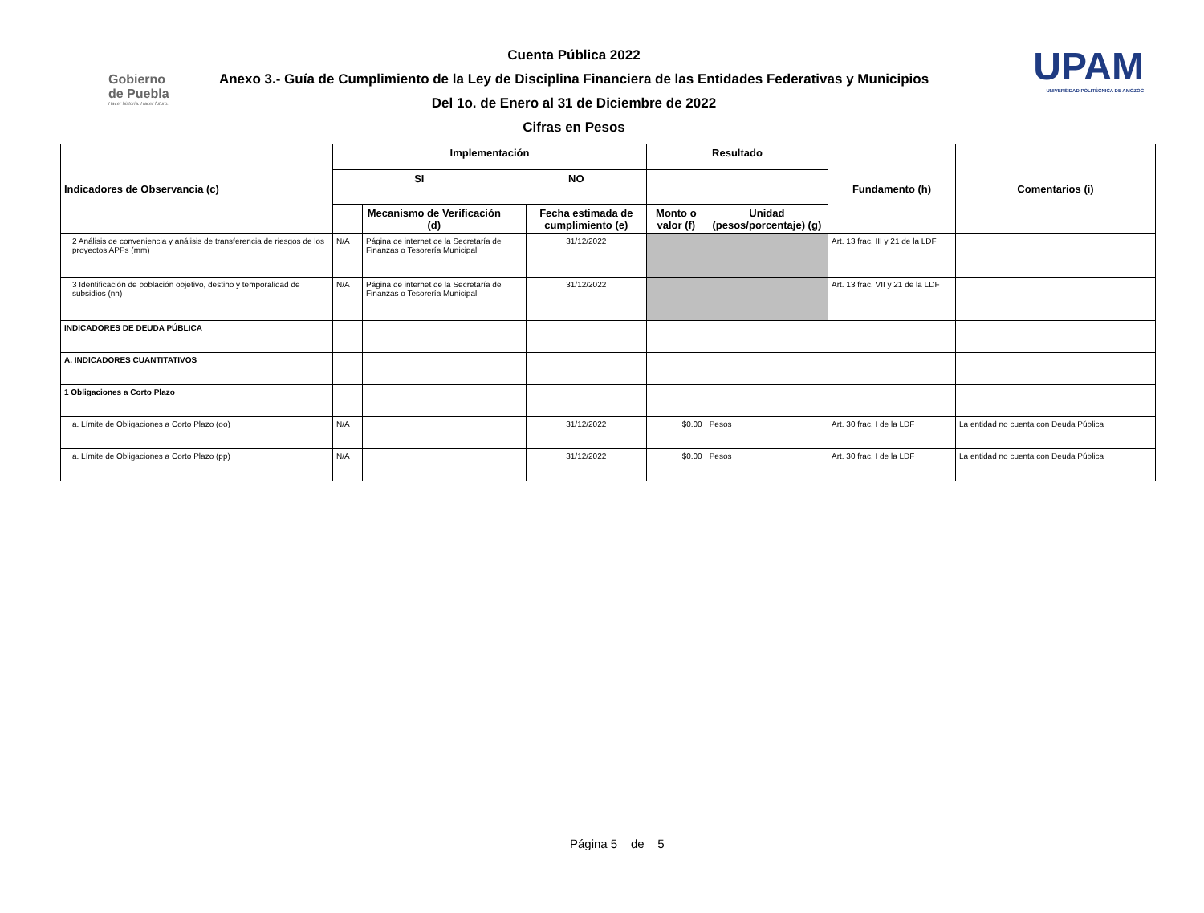Gobierno
de Puebla
Hacer historia. Hacer futuro.
Cuenta Pública 2022
Anexo 3.- Guía de Cumplimiento de la Ley de Disciplina Financiera de las Entidades Federativas y Municipios
Del 1o. de Enero al 31 de Diciembre de 2022
Cifras en Pesos
UPAM
UNIVERSIDAD POLITÉCNICA DE AMOZOC
| Indicadores de Observancia (c) | Implementación | | | | Resultado | | Fundamento (h) | Comentarios (i) |
| --- | --- | --- | --- | --- | --- | --- | --- | --- |
| | SI | | NO | | | | | |
| | | Mecanismo de Verificación (d) | | Fecha estimada de cumplimiento (e) | Monto o valor (f) | Unidad (pesos/porcentaje) (g) | | |
| 2 Análisis de conveniencia y análisis de transferencia de riesgos de los proyectos APPs (mm) | N/A | Página de internet de la Secretaría de Finanzas o Tesorería Municipal | | 31/12/2022 | | | Art. 13 frac. III y 21 de la LDF | |
| 3 Identificación de población objetivo, destino y temporalidad de subsidios (nn) | N/A | Página de internet de la Secretaría de Finanzas o Tesorería Municipal | | 31/12/2022 | | | Art. 13 frac. VII y 21 de la LDF | |
| INDICADORES DE DEUDA PÚBLICA | | | | | | | | |
| A. INDICADORES CUANTITATIVOS | | | | | | | | |
| 1 Obligaciones a Corto Plazo | | | | | | | | |
| a. Límite de Obligaciones a Corto Plazo (oo) | N/A | | | 31/12/2022 | $0.00 | Pesos | Art. 30 frac. I de la LDF | La entidad no cuenta con Deuda Pública |
| a. Límite de Obligaciones a Corto Plazo (pp) | N/A | | | 31/12/2022 | $0.00 | Pesos | Art. 30 frac. I de la LDF | La entidad no cuenta con Deuda Pública |
Página 5 de 5